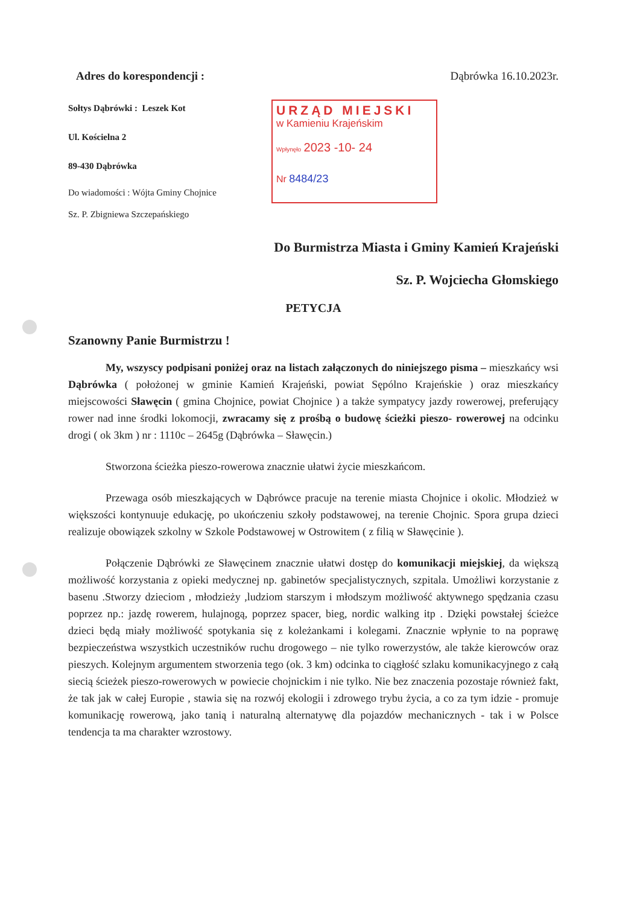Adres do korespondencji : Dąbrówka 16.10.2023r.
Sołtys Dąbrówki : Leszek Kot
Ul. Kościelna 2
89-430 Dąbrówka
Do wiadomości : Wójta Gminy Chojnice
Sz. P. Zbigniewa Szczepańskiego
URZĄD MIEJSKI
w Kamieniu Krajeńskim
Wpłynęło 2023 -10- 24
Nr 8484/23
Do Burmistrza Miasta i Gminy Kamień Krajeński
Sz. P. Wojciecha Głomskiego
PETYCJA
Szanowny Panie Burmistrzu !
My, wszyscy podpisani poniżej oraz na listach załączonych do niniejszego pisma – mieszkańcy wsi Dąbrówka ( położonej w gminie Kamień Krajeński, powiat Sępólno Krajeńskie ) oraz mieszkańcy miejscowości Sławęcin ( gmina Chojnice, powiat Chojnice ) a także sympatycy jazdy rowerowej, preferujący rower nad inne środki lokomocji, zwracamy się z prośbą o budowę ścieżki pieszo- rowerowej na odcinku drogi ( ok 3km ) nr : 1110c – 2645g (Dąbrówka – Sławęcin.)
Stworzona ścieżka pieszo-rowerowa znacznie ułatwi życie mieszkańcom.
Przewaga osób mieszkających w Dąbrówce pracuje na terenie miasta Chojnice i okolic. Młodzież w większości kontynuuje edukację, po ukończeniu szkoły podstawowej, na terenie Chojnic. Spora grupa dzieci realizuje obowiązek szkolny w Szkole Podstawowej w Ostrowitem ( z filią w Sławęcinie ).
Połączenie Dąbrówki ze Sławęcinem znacznie ułatwi dostęp do komunikacji miejskiej, da większą możliwość korzystania z opieki medycznej np. gabinetów specjalistycznych, szpitala. Umożliwi korzystanie z basenu .Stworzy dzieciom , młodzieży ,ludziom starszym i młodszym możliwość aktywnego spędzania czasu poprzez np.: jazdę rowerem, hulajnogą, poprzez spacer, bieg, nordic walking itp . Dzięki powstałej ścieżce dzieci będą miały możliwość spotykania się z koleżankami i kolegami. Znacznie wpłynie to na poprawę bezpieczeństwa wszystkich uczestników ruchu drogowego – nie tylko rowerzystów, ale także kierowców oraz pieszych. Kolejnym argumentem stworzenia tego (ok. 3 km) odcinka to ciągłość szlaku komunikacyjnego z całą siecią ścieżek pieszo-rowerowych w powiecie chojnickim i nie tylko. Nie bez znaczenia pozostaje również fakt, że tak jak w całej Europie , stawia się na rozwój ekologii i zdrowego trybu życia, a co za tym idzie - promuje komunikację rowerową, jako tanią i naturalną alternatywę dla pojazdów mechanicznych - tak i w Polsce tendencja ta ma charakter wzrostowy.